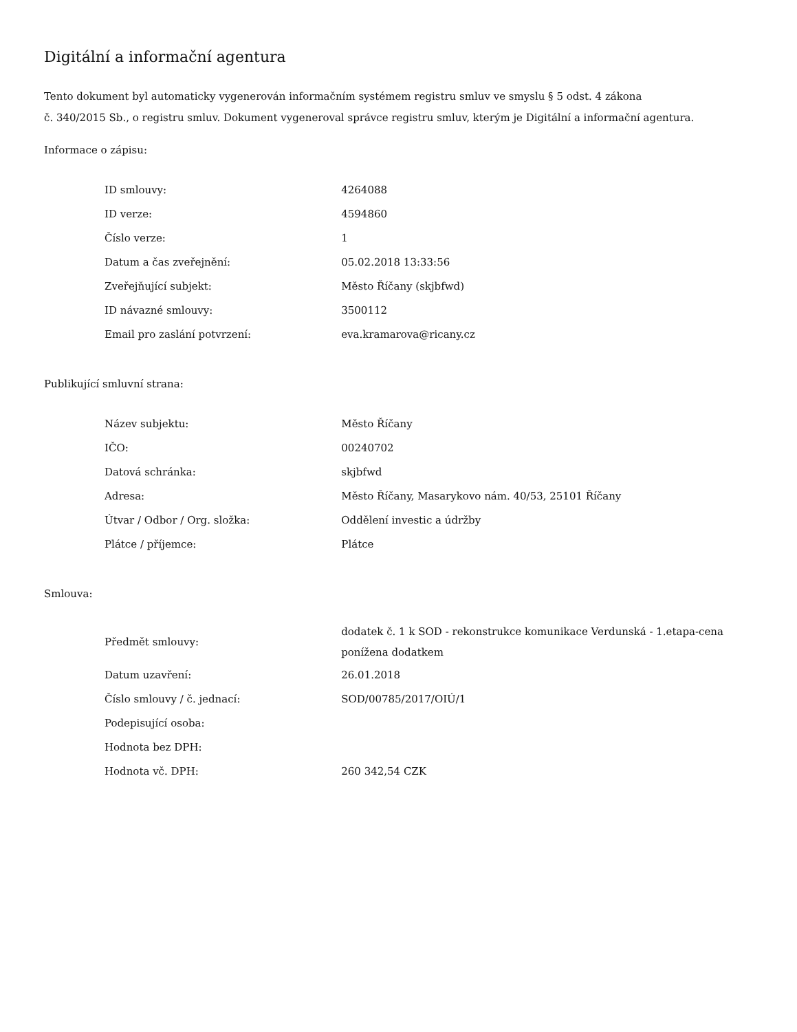Digitální a informační agentura
Tento dokument byl automaticky vygenerován informačním systémem registru smluv ve smyslu § 5 odst. 4 zákona
č. 340/2015 Sb., o registru smluv. Dokument vygeneroval správce registru smluv, kterým je Digitální a informační agentura.
Informace o zápisu:
| ID smlouvy: | 4264088 |
| ID verze: | 4594860 |
| Číslo verze: | 1 |
| Datum a čas zveřejnění: | 05.02.2018 13:33:56 |
| Zveřejňující subjekt: | Město Říčany (skjbfwd) |
| ID návazné smlouvy: | 3500112 |
| Email pro zaslání potvrzení: | eva.kramarova@ricany.cz |
Publikující smluvní strana:
| Název subjektu: | Město Říčany |
| IČO: | 00240702 |
| Datová schránka: | skjbfwd |
| Adresa: | Město Říčany, Masarykovo nám. 40/53, 25101 Říčany |
| Útvar / Odbor / Org. složka: | Oddělení investic a údržby |
| Plátce / příjemce: | Plátce |
Smlouva:
| Předmět smlouvy: | dodatek č. 1 k SOD - rekonstrukce komunikace Verdunská - 1.etapa-cena ponížena dodatkem |
| Datum uzavření: | 26.01.2018 |
| Číslo smlouvy / č. jednací: | SOD/00785/2017/OIÚ/1 |
| Podepisující osoba: | |
| Hodnota bez DPH: | |
| Hodnota vč. DPH: | 260 342,54 CZK |